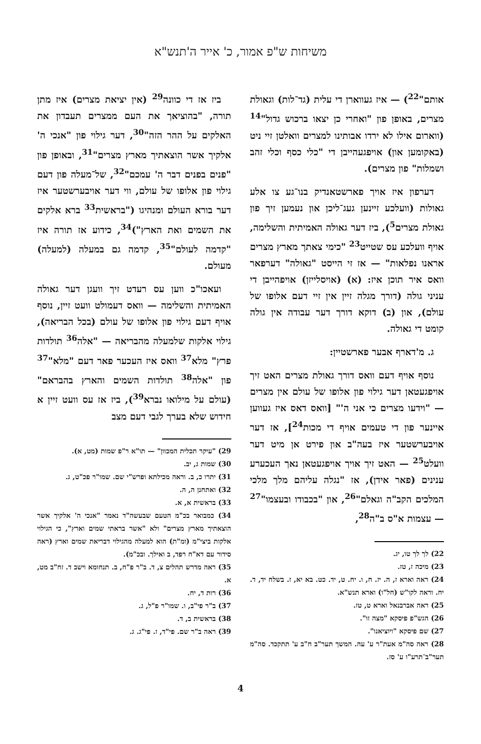משיחות ש"פ אמור, כ' אייר ה'תנש"א
אותם"<sup>22</sup>) — איז געווארן די עלית (גד־לות) וגאולת מצרים, באופן פון "ואחרי כן יצאו ברכוש גדול"<sup>14</sup> (ווארום אילו לא ירדו אבותינו למצרים וואלטן זיי ניט (באקומען און) אויפגעהייבן די "כלי כסף וכלי זהב ושמלות" פון מצרים).
דערפון איז אויך פארשטאנדיק בנו־גע צו אלע גאולות (וועלכע זיינען געג־ליכן און נעמען זיך פון גאולת מצרים<sup>5</sup>), ביז דער גאולה האמיתית והשלימה, אויף וועלכע עס שטייט<sup>23</sup> "כימי צאתך מארץ מצרים אראנו נפלאות" — אז זי הייסט "גאולה" דערפאר וואס איר תוכן איז: (א) (אויסלייזן) אויפהייבן די עניני גולה (דורך מגלה זיין אין זיי דעם אלופו של עולם), און (ב) דוקא דורך דער עבודה אין גולה קומט די גאולה.
ג. מ'דארף אבער פארשטיין:
נוסף אויף דעם וואס דורך גאולת מצרים האט זיך אויפגעטאן דער גילוי פון אלופו של עולם אין מצרים — "וידעו מצרים כי אני ה'" [וואס דאס איז געווען איינער פון די טעמים אויף די מכות<sup>24</sup>], אז דער אויבערשטער איז בעה"ב און פירט אן מיט דער וועלט<sup>25</sup> — האט זיך אויך אויפגעטאן נאך העכערע ענינים (פאר אידן), אז "נגלה עליהם מלך מלכי המלכים הקב"ה וגאלם"<sup>26</sup>, און "בכבודו ובעצמו"<sup>27</sup> — עצמות א"ס ב"ה<sup>28</sup>,
22) לך לך טו, יג.
23) מיכה ז, טז.
24) ראה וארא ז, ה. יז. ח, ו. יח. ט, יד. כט. בא יא, ז. בשלח יד, ד. יח. וראה לקו"ש (חל"ו) וארא תנש"א.
25) ראה אברבנאל וארא ט, טז.
26) הגש"פ פיסקא "מצה זו".
27) שם פיסקא "ויוציאנו".
28) ראה סה"מ אעת"ר ע' עה. המשך תער"ב ח"ב ע' תתקכד. סה"מ תער"ב־תרע"ו ע' סז.
ביז אז די כוונה<sup>29</sup> (אין יציאת מצרים) איז מתן תורה, "בהוציאך את העם ממצרים תעבדון את האלקים על ההר הזה"<sup>30</sup>, דער גילוי פון "אנכי ה' אלקיך אשר הוצאתיך מארץ מצרים"<sup>31</sup>, ובאופן פון "פנים בפנים דבר ה' עמכם"<sup>32</sup>, של־מעלה פון דעם גילוי פון אלופו של עולם, ווי דער אויבערשטער איז דער בורא העולם ומנהיגו ("בראשית<sup>33</sup> ברא אלקים את השמים ואת הארץ")<sup>34</sup>, כידוע אז תורה איז "קדמה לעולם"<sup>35</sup>, קדמה גם במעלה (למעלה) מעולם.
ועאכו"כ ווען עס רעדט זיך וועגן דער גאולה האמיתית והשלימה — וואס דעמולט וועט זיין, נוסף אויף דעם גילוי פון אלופו של עולם (בכל הבריאה), גילוי אלקות שלמעלה מהבריאה — "אלה<sup>36</sup> תולדות פרץ" מלא<sup>37</sup> וואס איז העכער פאר דעם "מלא"<sup>37</sup> פון "אלה<sup>38</sup> תולדות השמים והארץ בהבראם" (עולם על מילואו נברא<sup>39</sup>), ביז אז עס וועט זיין א חידוש שלא בערך לגבי דעם מצב
29) "עיקר תכלית המכוון" — תו"א ר"פ שמות (מט, א).
30) שמות ג, יב.
31) יתרו כ, ב. וראה מכילתא ופרש"י שם. שמו"ר פכ"ט, ג.
32) ואתחנן ה, ה.
33) בראשית א, א.
34) כמבואר בכ"מ הטעם שבעשה"ד נאמר "אנכי ה' אלקיך אשר הוצאתיך מארץ מצרים" ולא "אשר בראתי שמים וארץ", כי הגילוי אלקות ביצי"מ (ומ"ת) הוא למעלה מהגילוי דבריאת שמים וארץ (ראה סידור עם דא"ח רפד, ב ואילך. ובכ"מ).
35) ראה מדרש תהלים צ, ד. ב"ר פ"ח, ב. תנחומא וישב ד. זח"ב מט, א.
36) רות ד, יח.
37) ב"ר פי"ב, ו. שמו"ר פ"ל, ג.
38) בראשית ב, ד.
39) ראה ב"ר שם. פי"ד, ז. פי"ג. ג.
4